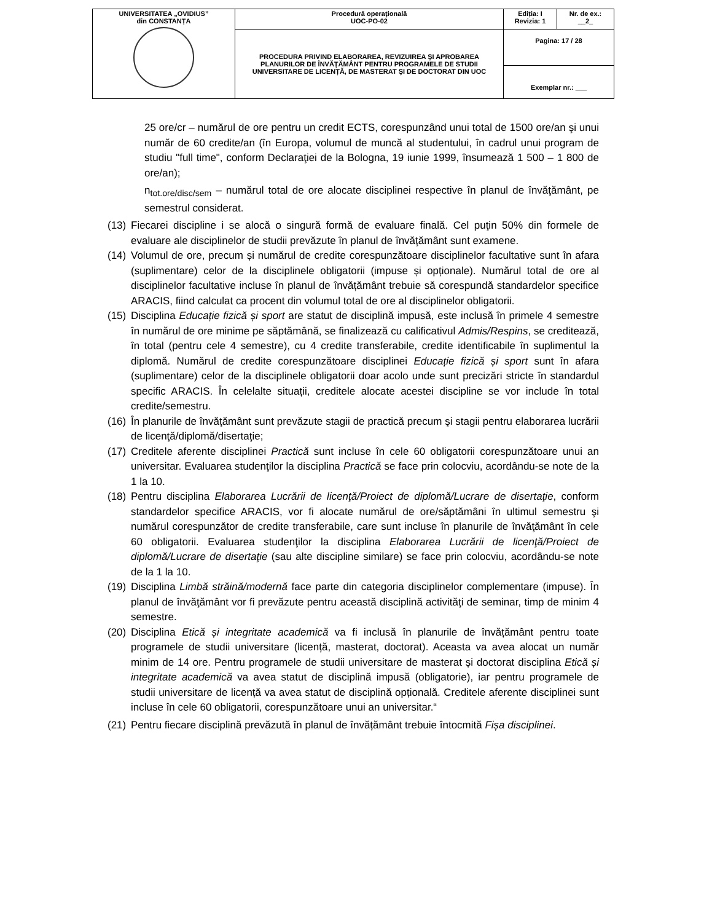| UNIVERSITATEA „OVIDIUS” din CONSTANȚA | Procedură operaţională UOC-PO-02 | Ediția: I Revizia: 1 | Nr. de ex.: __2_ |
| | PROCEDURA PRIVIND ELABORAREA, REVIZUIREA ŞI APROBAREA PLANURILOR DE ÎNVĂŢĂMÂNT PENTRU PROGRAMELE DE STUDII UNIVERSITARE DE LICENȚĂ, DE MASTERAT ŞI DE DOCTORAT DIN UOC | Pagina: 17 / 28 | |
| | | Exemplar nr.: ___ | |
25 ore/cr – numărul de ore pentru un credit ECTS, corespunzând unui total de 1500 ore/an şi unui număr de 60 credite/an (în Europa, volumul de muncă al studentului, în cadrul unui program de studiu "full time", conform Declaraţiei de la Bologna, 19 iunie 1999, însumează 1 500 – 1 800 de ore/an);
n<sub>tot.ore/disc/sem</sub> – numărul total de ore alocate disciplinei respective în planul de învăţământ, pe semestrul considerat.
(13) Fiecarei discipline i se alocă o singură formă de evaluare finală. Cel puţin 50% din formele de evaluare ale disciplinelor de studii prevăzute în planul de învăţământ sunt examene.
(14) Volumul de ore, precum și numărul de credite corespunzătoare disciplinelor facultative sunt în afara (suplimentare) celor de la disciplinele obligatorii (impuse și opționale). Numărul total de ore al disciplinelor facultative incluse în planul de învățământ trebuie să corespundă standardelor specifice ARACIS, fiind calculat ca procent din volumul total de ore al disciplinelor obligatorii.
(15) Disciplina Educație fizică și sport are statut de disciplină impusă, este inclusă în primele 4 semestre în numărul de ore minime pe săptămână, se finalizează cu calificativul Admis/Respins, se creditează, în total (pentru cele 4 semestre), cu 4 credite transferabile, credite identificabile în suplimentul la diplomă. Numărul de credite corespunzătoare disciplinei Educație fizică și sport sunt în afara (suplimentare) celor de la disciplinele obligatorii doar acolo unde sunt precizări stricte în standardul specific ARACIS. În celelalte situații, creditele alocate acestei discipline se vor include în total credite/semestru.
(16) În planurile de învăţământ sunt prevăzute stagii de practică precum şi stagii pentru elaborarea lucrării de licenţă/diplomă/disertaţie;
(17) Creditele aferente disciplinei Practică sunt incluse în cele 60 obligatorii corespunzătoare unui an universitar. Evaluarea studenţilor la disciplina Practică se face prin colocviu, acordându-se note de la 1 la 10.
(18) Pentru disciplina Elaborarea Lucrării de licenţă/Proiect de diplomă/Lucrare de disertaţie, conform standardelor specifice ARACIS, vor fi alocate numărul de ore/săptămâni în ultimul semestru şi numărul corespunzător de credite transferabile, care sunt incluse în planurile de învăţământ în cele 60 obligatorii. Evaluarea studenţilor la disciplina Elaborarea Lucrării de licenţă/Proiect de diplomă/Lucrare de disertaţie (sau alte discipline similare) se face prin colocviu, acordându-se note de la 1 la 10.
(19) Disciplina Limbă străină/modernă face parte din categoria disciplinelor complementare (impuse). În planul de învăţământ vor fi prevăzute pentru această disciplină activităţi de seminar, timp de minim 4 semestre.
(20) Disciplina Etică și integritate academică va fi inclusă în planurile de învățământ pentru toate programele de studii universitare (licență, masterat, doctorat). Aceasta va avea alocat un număr minim de 14 ore. Pentru programele de studii universitare de masterat și doctorat disciplina Etică și integritate academică va avea statut de disciplină impusă (obligatorie), iar pentru programele de studii universitare de licență va avea statut de disciplină opțională. Creditele aferente disciplinei sunt incluse în cele 60 obligatorii, corespunzătoare unui an universitar.“
(21) Pentru fiecare disciplină prevăzută în planul de învățământ trebuie întocmită Fișa disciplinei.